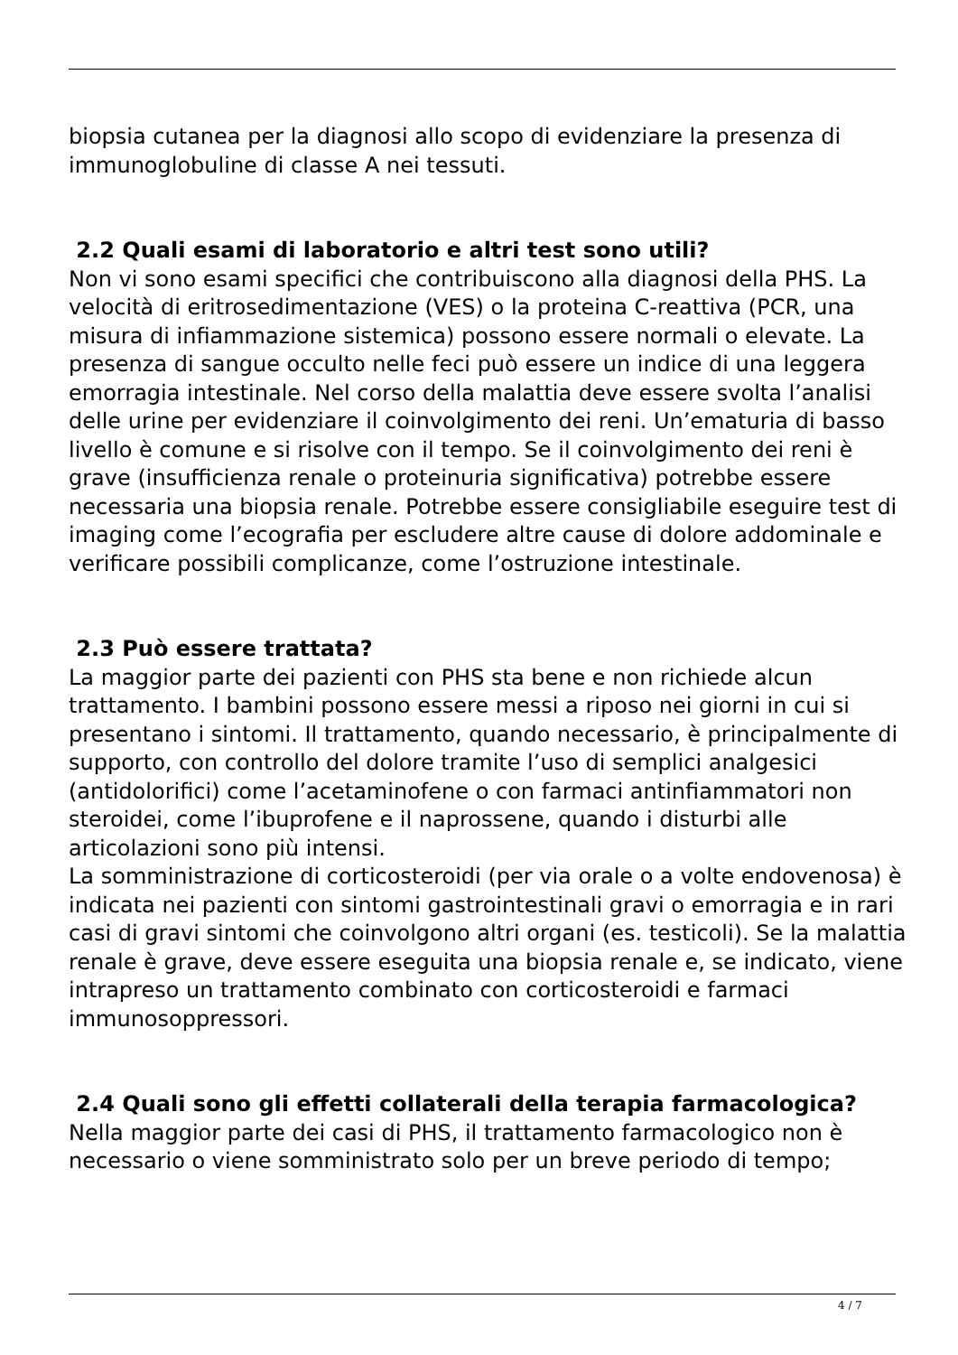biopsia cutanea per la diagnosi allo scopo di evidenziare la presenza di immunoglobuline di classe A nei tessuti.
2.2 Quali esami di laboratorio e altri test sono utili?
Non vi sono esami specifici che contribuiscono alla diagnosi della PHS. La velocità di eritrosedimentazione (VES) o la proteina C-reattiva (PCR, una misura di infiammazione sistemica) possono essere normali o elevate. La presenza di sangue occulto nelle feci può essere un indice di una leggera emorragia intestinale. Nel corso della malattia deve essere svolta l’analisi delle urine per evidenziare il coinvolgimento dei reni. Un’ematuria di basso livello è comune e si risolve con il tempo. Se il coinvolgimento dei reni è grave (insufficienza renale o proteinuria significativa) potrebbe essere necessaria una biopsia renale. Potrebbe essere consigliabile eseguire test di imaging come l’ecografia per escludere altre cause di dolore addominale e verificare possibili complicanze, come l’ostruzione intestinale.
2.3 Può essere trattata?
La maggior parte dei pazienti con PHS sta bene e non richiede alcun trattamento. I bambini possono essere messi a riposo nei giorni in cui si presentano i sintomi. Il trattamento, quando necessario, è principalmente di supporto, con controllo del dolore tramite l’uso di semplici analgesici (antidolorifici) come l’acetaminofene o con farmaci antinfiammatori non steroidei, come l’ibuprofene e il naprossene, quando i disturbi alle articolazioni sono più intensi.
La somministrazione di corticosteroidi (per via orale o a volte endovenosa) è indicata nei pazienti con sintomi gastrointestinali gravi o emorragia e in rari casi di gravi sintomi che coinvolgono altri organi (es. testicoli). Se la malattia renale è grave, deve essere eseguita una biopsia renale e, se indicato, viene intrapreso un trattamento combinato con corticosteroidi e farmaci immunosoppressori.
2.4 Quali sono gli effetti collaterali della terapia farmacologica?
Nella maggior parte dei casi di PHS, il trattamento farmacologico non è necessario o viene somministrato solo per un breve periodo di tempo;
4 / 7